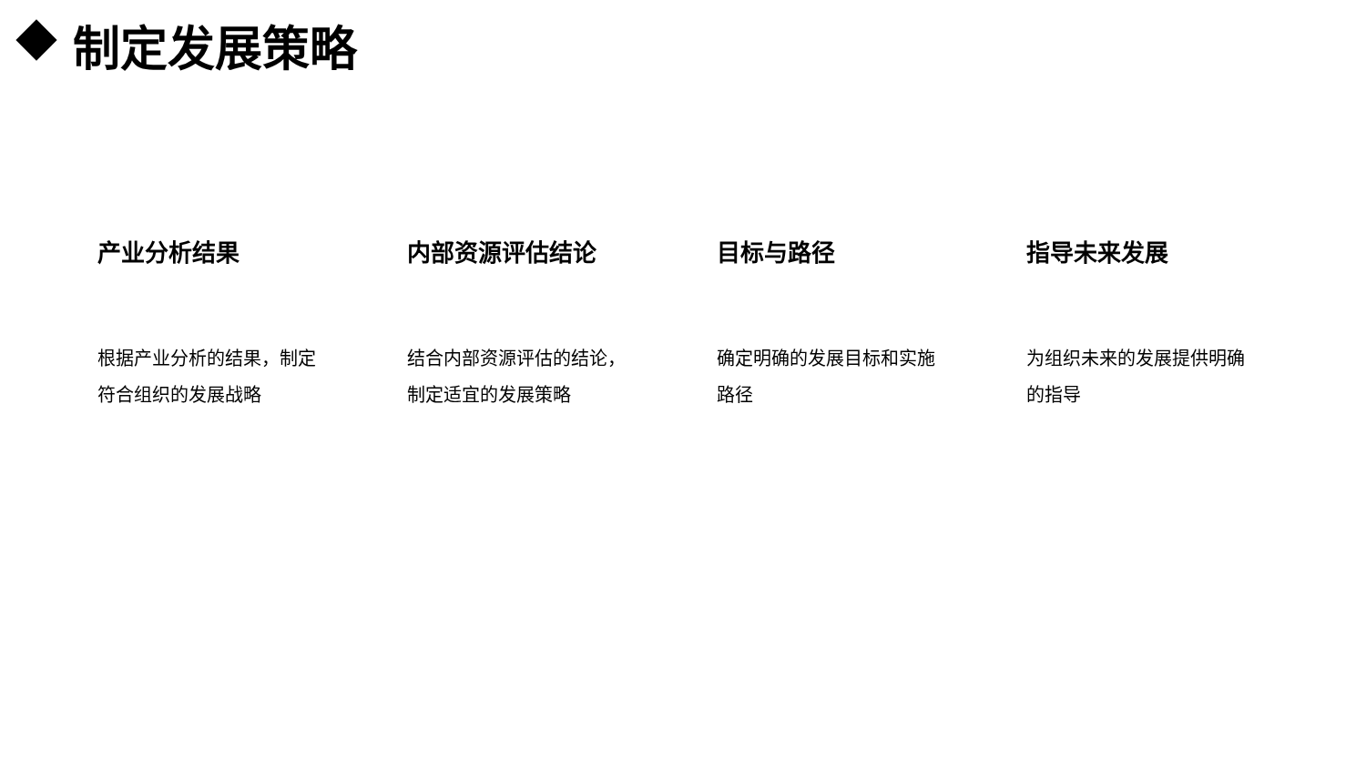制定发展策略
产业分析结果
根据产业分析的结果，制定符合组织的发展战略
内部资源评估结论
结合内部资源评估的结论，制定适宜的发展策略
目标与路径
确定明确的发展目标和实施路径
指导未来发展
为组织未来的发展提供明确的指导